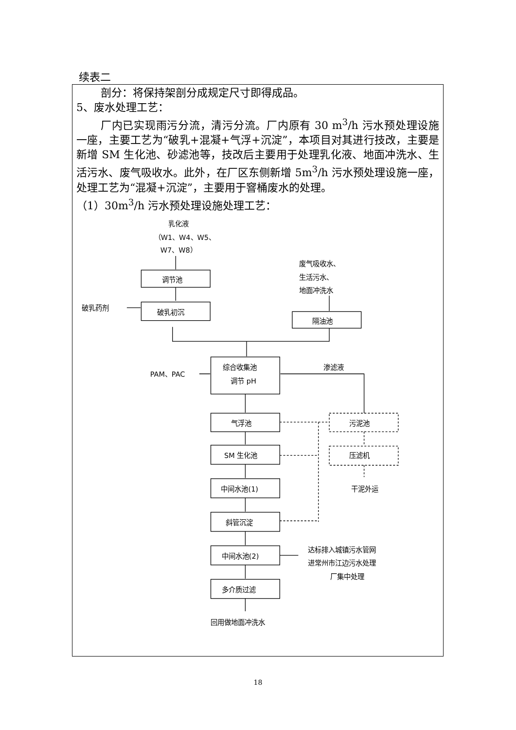续表二
剖分：将保持架剖分成规定尺寸即得成品。
5、废水处理工艺：
厂内已实现雨污分流，清污分流。厂内原有 30 m<sup>3</sup>/h 污水预处理设施一座，主要工艺为“破乳+混凝+气浮+沉淀”，本项目对其进行技改，主要是新增 SM 生化池、砂滤池等，技改后主要用于处理乳化液、地面冲洗水、生活污水、废气吸收水。此外，在厂区东侧新增 5m<sup>3</sup>/h 污水预处理设施一座，处理工艺为“混凝+沉淀”，主要用于窨桶废水的处理。
（1）30m<sup>3</sup>/h 污水预处理设施处理工艺：
乳化液
（W1、W4、W5、
W7、W8）
废气吸收水、
生活污水、
地面冲洗水
调节池
破乳药剂
破乳初沉
隔油池
综合收集池
调节 pH
PAM、PAC
渗滤液
气浮池
污泥池
SM 生化池
压滤机
中间水池(1)
干泥外运
斜管沉淀
中间水池(2)
达标排入城镇污水管网
进常州市江边污水处理
厂集中处理
多介质过滤
回用做地面冲洗水
18